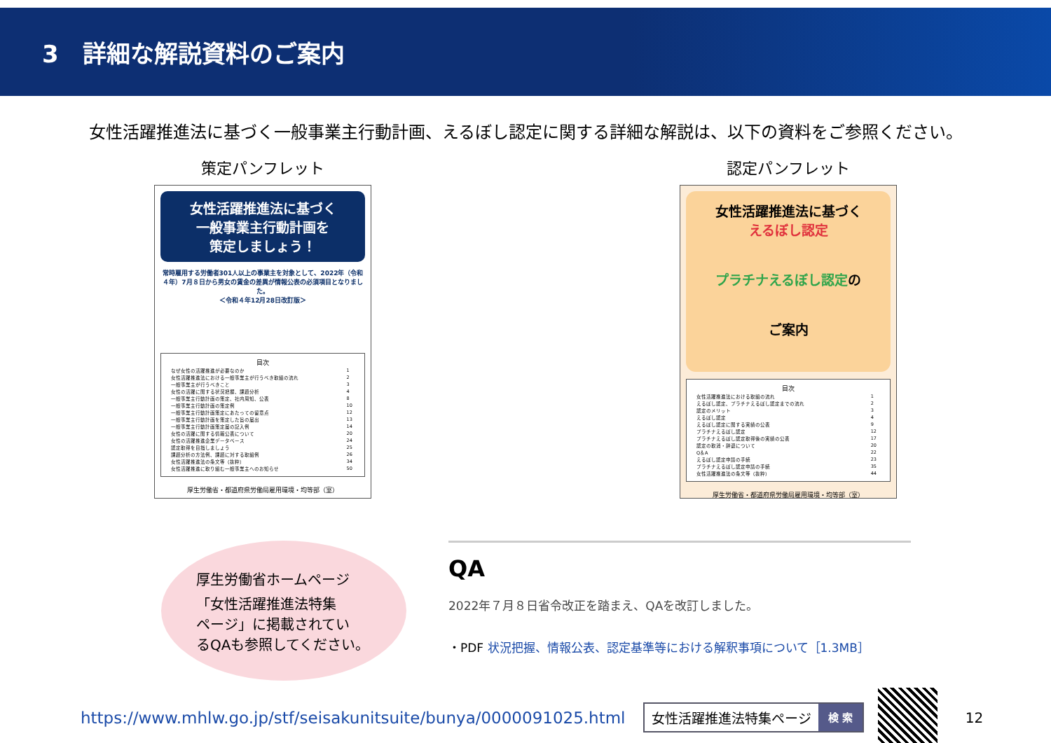3　詳細な解説資料のご案内
女性活躍推進法に基づく一般事業主行動計画、えるぼし認定に関する詳細な解説は、以下の資料をご参照ください。
策定パンフレット
女性活躍推進法に基づく
一般事業主行動計画を
策定しましょう！
常時雇用する労働者301人以上の事業主を対象として、2022年（令和４年）7月８日から男女の賃金の差異が情報公表の必須項目となりました。
＜令和４年12月28日改訂版＞
目次
| なぜ女性の活躍推進が必要なのか | 1 |
| 女性活躍推進法における一般事業主が行うべき取組の流れ | 2 |
| 一般事業主が行うべきこと | 3 |
| 女性の活躍に関する状況把握、課題分析 | 4 |
| 一般事業主行動計画の策定、社内周知、公表 | 8 |
| 一般事業主行動計画の策定例 | 10 |
| 一般事業主行動計画策定にあたっての留意点 | 12 |
| 一般事業主行動計画を策定した旨の届出 | 13 |
| 一般事業主行動計画策定届の記入例 | 14 |
| 女性の活躍に関する情報公表について | 20 |
| 女性の活躍推進企業データベース | 24 |
| 認定取得を目指しましょう | 25 |
| 課題分析の方法例、課題に対する取組例 | 26 |
| 女性活躍推進法の条文等（抜粋） | 34 |
| 女性活躍推進に取り組む一般事業主へのお知らせ | 50 |
厚生労働省・都道府県労働局雇用環境・均等部（室）
認定パンフレット
女性活躍推進法に基づく
えるぼし認定
プラチナえるぼし認定の
ご案内
目次
| 女性活躍推進法における取組の流れ | 1 |
| えるぼし認定、プラチナえるぼし認定までの流れ | 2 |
| 認定のメリット | 3 |
| えるぼし認定 | 4 |
| えるぼし認定に関する実績の公表 | 9 |
| プラチナえるぼし認定 | 12 |
| プラチナえるぼし認定取得後の実績の公表 | 17 |
| 認定の取消・辞退について | 20 |
| Q＆A | 22 |
| えるぼし認定申請の手続 | 23 |
| プラチナえるぼし認定申請の手続 | 35 |
| 女性活躍推進法の条文等（抜粋） | 44 |
厚生労働省・都道府県労働局雇用環境・均等部（室）
厚生労働省ホームページ
「女性活躍推進法特集
ページ」に掲載されてい
るQAも参照してください。
QA
2022年７月８日省令改正を踏まえ、QAを改訂しました。
・PDF 状況把握、情報公表、認定基準等における解釈事項について［1.3MB］
https://www.mhlw.go.jp/stf/seisakunitsuite/bunya/0000091025.html
女性活躍推進法特集ページ 検 索
12